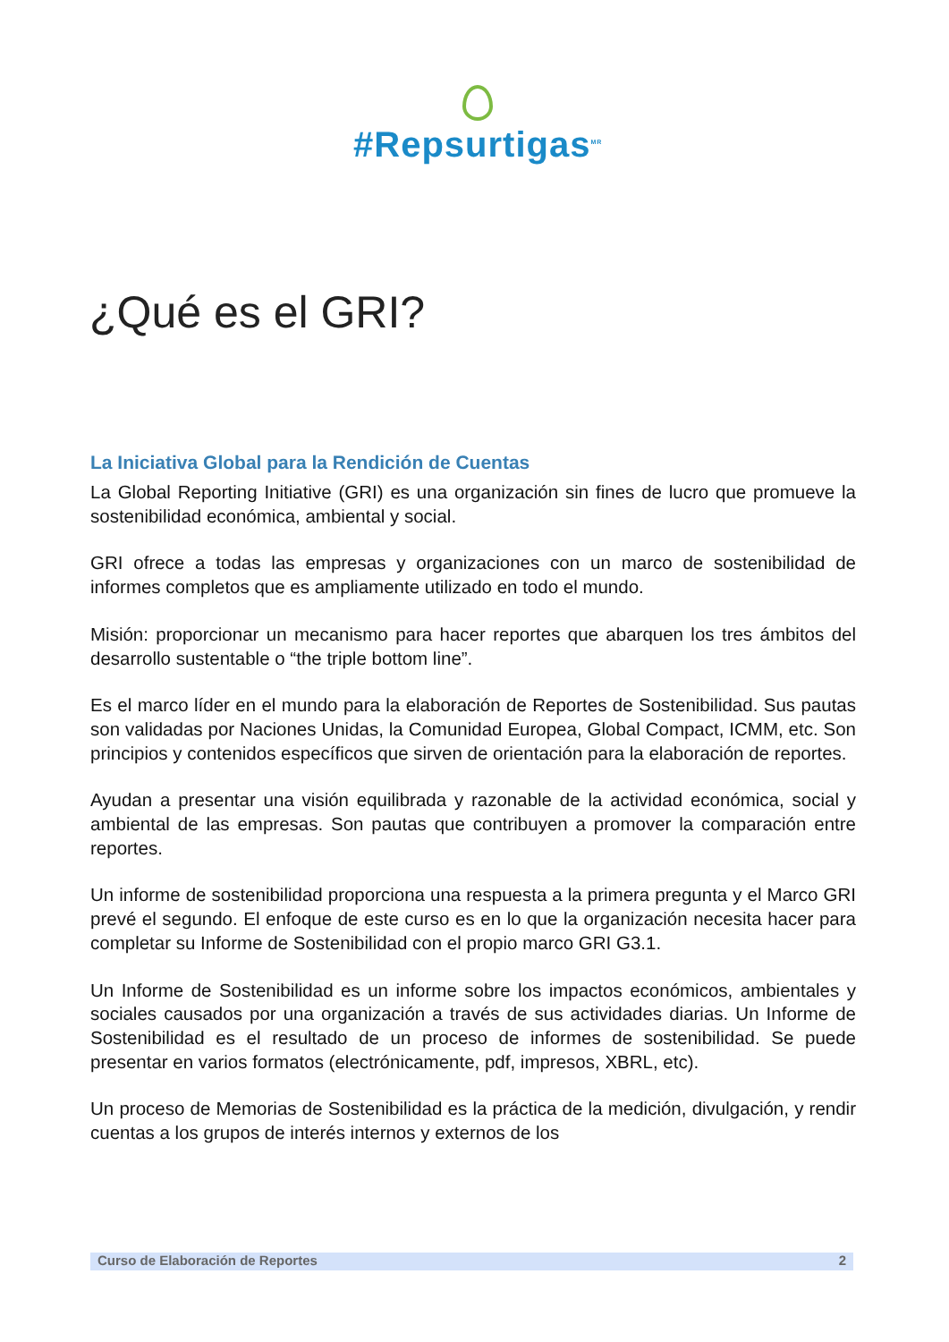#Repsurtigas<sup>MR</sup>
¿Qué es el GRI?
La Iniciativa Global para la Rendición de Cuentas
La Global Reporting Initiative (GRI) es una organización sin fines de lucro que promueve la sostenibilidad económica, ambiental y social.
GRI ofrece a todas las empresas y organizaciones con un marco de sostenibilidad de informes completos que es ampliamente utilizado en todo el mundo.
Misión: proporcionar un mecanismo para hacer reportes que abarquen los tres ámbitos del desarrollo sustentable o “the triple bottom line”.
Es el marco líder en el mundo para la elaboración de Reportes de Sostenibilidad. Sus pautas son validadas por Naciones Unidas, la Comunidad Europea, Global Compact, ICMM, etc. Son principios y contenidos específicos que sirven de orientación para la elaboración de reportes.
Ayudan a presentar una visión equilibrada y razonable de la actividad económica, social y ambiental de las empresas. Son pautas que contribuyen a promover la comparación entre reportes.
Un informe de sostenibilidad proporciona una respuesta a la primera pregunta y el Marco GRI prevé el segundo. El enfoque de este curso es en lo que la organización necesita hacer para completar su Informe de Sostenibilidad con el propio marco GRI G3.1.
Un Informe de Sostenibilidad es un informe sobre los impactos económicos, ambientales y sociales causados por una organización a través de sus actividades diarias. Un Informe de Sostenibilidad es el resultado de un proceso de informes de sostenibilidad. Se puede presentar en varios formatos (electrónicamente, pdf, impresos, XBRL, etc).
Un proceso de Memorias de Sostenibilidad es la práctica de la medición, divulgación, y rendir cuentas a los grupos de interés internos y externos de los
Curso de Elaboración de Reportes 2